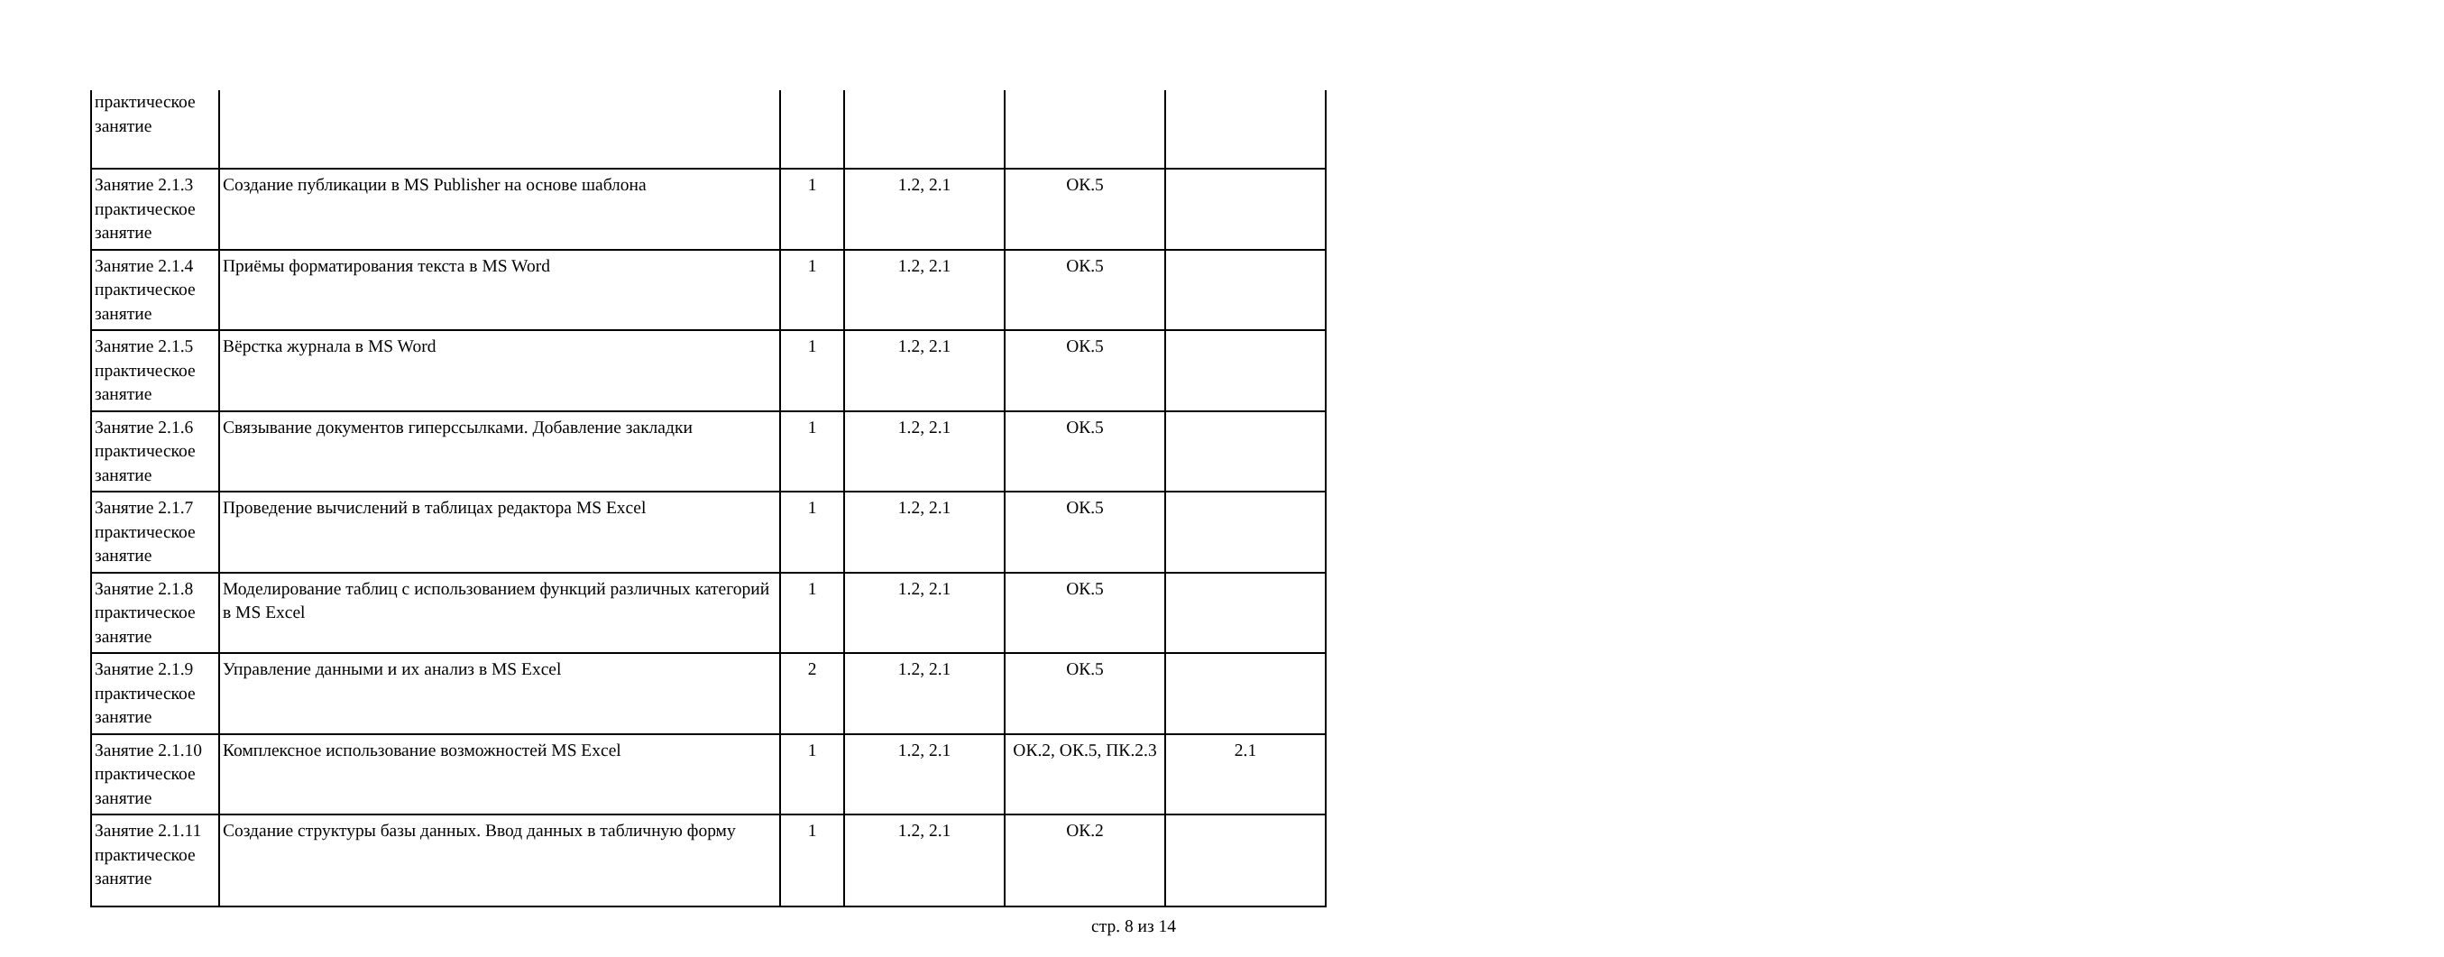| практическое занятие | | | | | |
| Занятие 2.1.3 практическое занятие | Создание публикации в MS Publisher на основе шаблона | 1 | 1.2, 2.1 | ОК.5 | |
| Занятие 2.1.4 практическое занятие | Приёмы форматирования текста в MS Word | 1 | 1.2, 2.1 | ОК.5 | |
| Занятие 2.1.5 практическое занятие | Вёрстка журнала в MS Word | 1 | 1.2, 2.1 | ОК.5 | |
| Занятие 2.1.6 практическое занятие | Связывание документов гиперссылками. Добавление закладки | 1 | 1.2, 2.1 | ОК.5 | |
| Занятие 2.1.7 практическое занятие | Проведение вычислений в таблицах редактора MS Excel | 1 | 1.2, 2.1 | ОК.5 | |
| Занятие 2.1.8 практическое занятие | Моделирование таблиц с использованием функций различных категорий в MS Excel | 1 | 1.2, 2.1 | ОК.5 | |
| Занятие 2.1.9 практическое занятие | Управление данными и их анализ в MS Excel | 2 | 1.2, 2.1 | ОК.5 | |
| Занятие 2.1.10 практическое занятие | Комплексное использование возможностей MS Excel | 1 | 1.2, 2.1 | ОК.2, ОК.5, ПК.2.3 | 2.1 |
| Занятие 2.1.11 практическое занятие | Создание структуры базы данных. Ввод данных в табличную форму | 1 | 1.2, 2.1 | ОК.2 | |
стр. 8 из 14